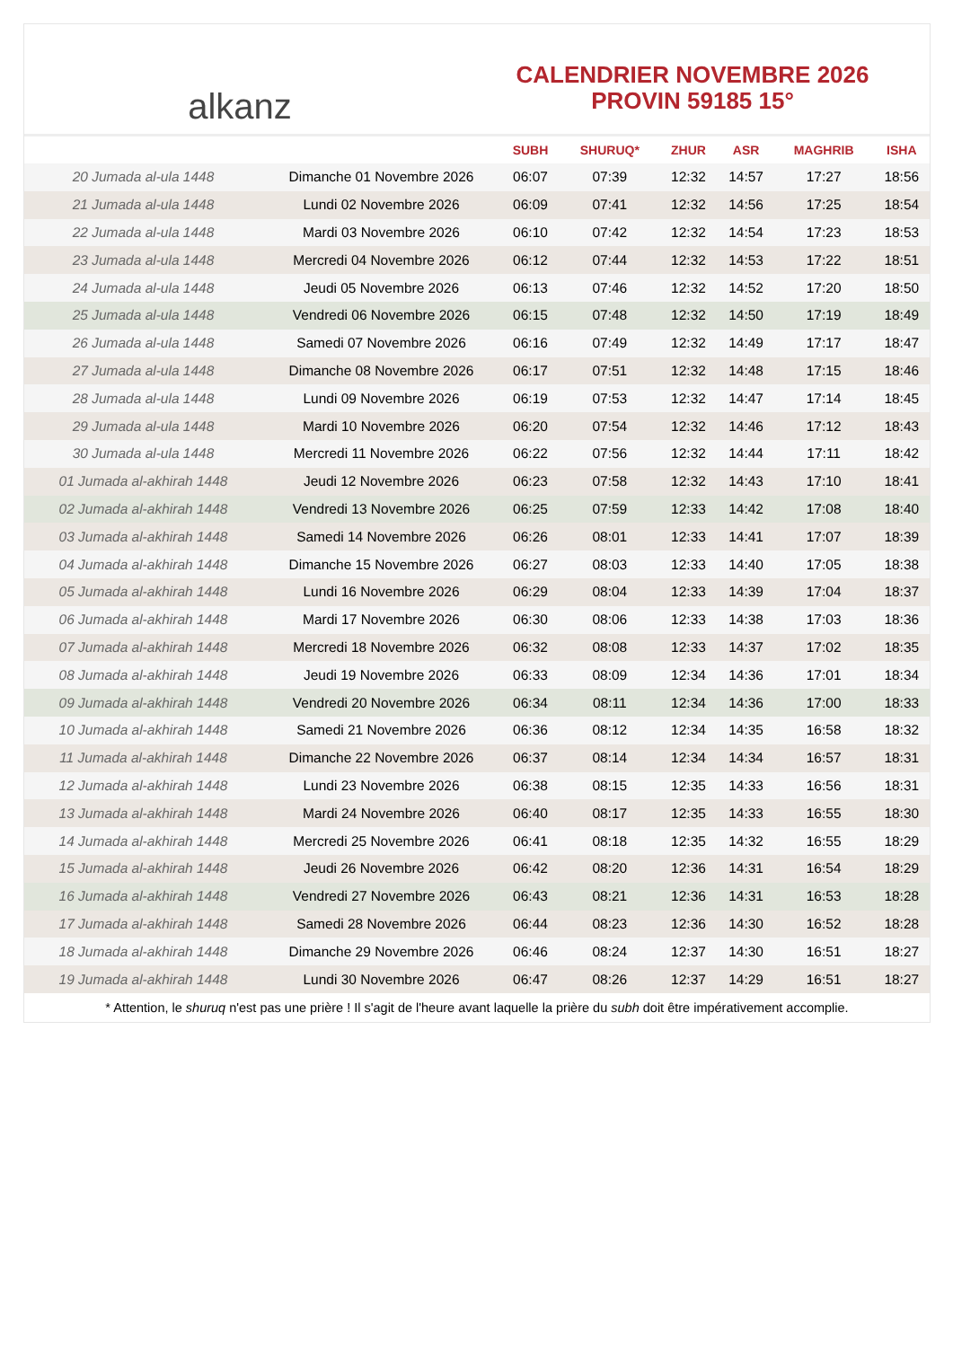alkanz
CALENDRIER NOVEMBRE 2026
PROVIN 59185 15°
| | | SUBH | SHURUQ* | ZHUR | ASR | MAGHRIB | ISHA |
| --- | --- | --- | --- | --- | --- | --- | --- |
| 20 Jumada al-ula 1448 | Dimanche 01 Novembre 2026 | 06:07 | 07:39 | 12:32 | 14:57 | 17:27 | 18:56 |
| 21 Jumada al-ula 1448 | Lundi 02 Novembre 2026 | 06:09 | 07:41 | 12:32 | 14:56 | 17:25 | 18:54 |
| 22 Jumada al-ula 1448 | Mardi 03 Novembre 2026 | 06:10 | 07:42 | 12:32 | 14:54 | 17:23 | 18:53 |
| 23 Jumada al-ula 1448 | Mercredi 04 Novembre 2026 | 06:12 | 07:44 | 12:32 | 14:53 | 17:22 | 18:51 |
| 24 Jumada al-ula 1448 | Jeudi 05 Novembre 2026 | 06:13 | 07:46 | 12:32 | 14:52 | 17:20 | 18:50 |
| 25 Jumada al-ula 1448 | Vendredi 06 Novembre 2026 | 06:15 | 07:48 | 12:32 | 14:50 | 17:19 | 18:49 |
| 26 Jumada al-ula 1448 | Samedi 07 Novembre 2026 | 06:16 | 07:49 | 12:32 | 14:49 | 17:17 | 18:47 |
| 27 Jumada al-ula 1448 | Dimanche 08 Novembre 2026 | 06:17 | 07:51 | 12:32 | 14:48 | 17:15 | 18:46 |
| 28 Jumada al-ula 1448 | Lundi 09 Novembre 2026 | 06:19 | 07:53 | 12:32 | 14:47 | 17:14 | 18:45 |
| 29 Jumada al-ula 1448 | Mardi 10 Novembre 2026 | 06:20 | 07:54 | 12:32 | 14:46 | 17:12 | 18:43 |
| 30 Jumada al-ula 1448 | Mercredi 11 Novembre 2026 | 06:22 | 07:56 | 12:32 | 14:44 | 17:11 | 18:42 |
| 01 Jumada al-akhirah 1448 | Jeudi 12 Novembre 2026 | 06:23 | 07:58 | 12:32 | 14:43 | 17:10 | 18:41 |
| 02 Jumada al-akhirah 1448 | Vendredi 13 Novembre 2026 | 06:25 | 07:59 | 12:33 | 14:42 | 17:08 | 18:40 |
| 03 Jumada al-akhirah 1448 | Samedi 14 Novembre 2026 | 06:26 | 08:01 | 12:33 | 14:41 | 17:07 | 18:39 |
| 04 Jumada al-akhirah 1448 | Dimanche 15 Novembre 2026 | 06:27 | 08:03 | 12:33 | 14:40 | 17:05 | 18:38 |
| 05 Jumada al-akhirah 1448 | Lundi 16 Novembre 2026 | 06:29 | 08:04 | 12:33 | 14:39 | 17:04 | 18:37 |
| 06 Jumada al-akhirah 1448 | Mardi 17 Novembre 2026 | 06:30 | 08:06 | 12:33 | 14:38 | 17:03 | 18:36 |
| 07 Jumada al-akhirah 1448 | Mercredi 18 Novembre 2026 | 06:32 | 08:08 | 12:33 | 14:37 | 17:02 | 18:35 |
| 08 Jumada al-akhirah 1448 | Jeudi 19 Novembre 2026 | 06:33 | 08:09 | 12:34 | 14:36 | 17:01 | 18:34 |
| 09 Jumada al-akhirah 1448 | Vendredi 20 Novembre 2026 | 06:34 | 08:11 | 12:34 | 14:36 | 17:00 | 18:33 |
| 10 Jumada al-akhirah 1448 | Samedi 21 Novembre 2026 | 06:36 | 08:12 | 12:34 | 14:35 | 16:58 | 18:32 |
| 11 Jumada al-akhirah 1448 | Dimanche 22 Novembre 2026 | 06:37 | 08:14 | 12:34 | 14:34 | 16:57 | 18:31 |
| 12 Jumada al-akhirah 1448 | Lundi 23 Novembre 2026 | 06:38 | 08:15 | 12:35 | 14:33 | 16:56 | 18:31 |
| 13 Jumada al-akhirah 1448 | Mardi 24 Novembre 2026 | 06:40 | 08:17 | 12:35 | 14:33 | 16:55 | 18:30 |
| 14 Jumada al-akhirah 1448 | Mercredi 25 Novembre 2026 | 06:41 | 08:18 | 12:35 | 14:32 | 16:55 | 18:29 |
| 15 Jumada al-akhirah 1448 | Jeudi 26 Novembre 2026 | 06:42 | 08:20 | 12:36 | 14:31 | 16:54 | 18:29 |
| 16 Jumada al-akhirah 1448 | Vendredi 27 Novembre 2026 | 06:43 | 08:21 | 12:36 | 14:31 | 16:53 | 18:28 |
| 17 Jumada al-akhirah 1448 | Samedi 28 Novembre 2026 | 06:44 | 08:23 | 12:36 | 14:30 | 16:52 | 18:28 |
| 18 Jumada al-akhirah 1448 | Dimanche 29 Novembre 2026 | 06:46 | 08:24 | 12:37 | 14:30 | 16:51 | 18:27 |
| 19 Jumada al-akhirah 1448 | Lundi 30 Novembre 2026 | 06:47 | 08:26 | 12:37 | 14:29 | 16:51 | 18:27 |
* Attention, le shuruq n'est pas une prière ! Il s'agit de l'heure avant laquelle la prière du subh doit être impérativement accomplie.